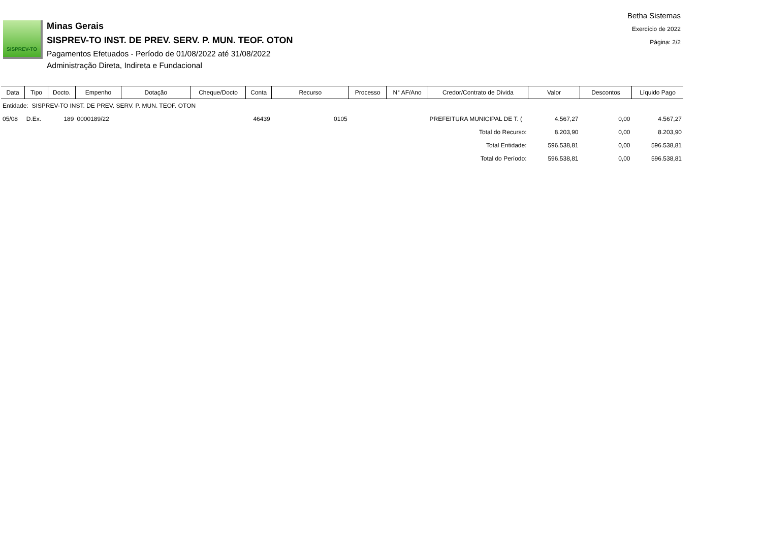Betha Sistemas
Exercício de 2022
Página: 2/2
SISPREV-TO
Minas Gerais
SISPREV-TO INST. DE PREV. SERV. P. MUN. TEOF. OTON
Pagamentos Efetuados - Período de 01/08/2022 até 31/08/2022
Administração Direta, Indireta e Fundacional
| Data | Tipo | Docto. | Empenho | Dotação | Cheque/Docto | Conta | Recurso | Processo | N° AF/Ano | Credor/Contrato de Dívida | Valor | Descontos | Líquido Pago |
| --- | --- | --- | --- | --- | --- | --- | --- | --- | --- | --- | --- | --- | --- |
| Entidade: SISPREV-TO INST. DE PREV. SERV. P. MUN. TEOF. OTON | | | | | | | | | | | | | |
| 05/08 | D.Ex. | 189 | 0000189/22 | | | 46439 | 0105 | | | PREFEITURA MUNICIPAL DE T. ( | 4.567,27 | 0,00 | 4.567,27 |
| Total do Recurso: | | | | | | | | | | | 8.203,90 | 0,00 | 8.203,90 |
| Total Entidade: | | | | | | | | | | | 596.538,81 | 0,00 | 596.538,81 |
| Total do Período: | | | | | | | | | | | 596.538,81 | 0,00 | 596.538,81 |